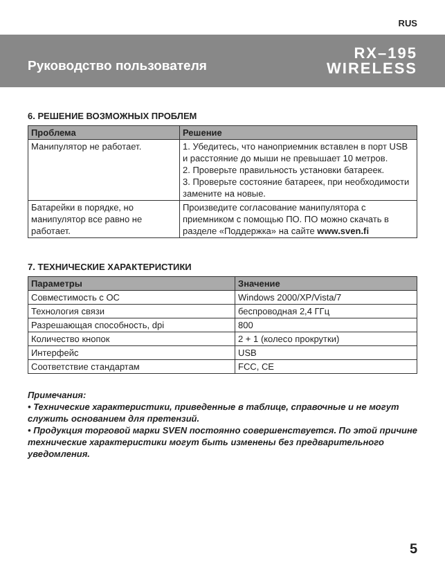RUS
Руководство пользователя
RX–195
WIRELESS
6. РЕШЕНИЕ ВОЗМОЖНЫХ ПРОБЛЕМ
| Проблема | Решение |
| --- | --- |
| Манипулятор не работает. | 1. Убедитесь, что наноприемник вставлен в порт USB и расстояние до мыши не превышает 10 метров. 2. Проверьте правильность установки батареек. 3. Проверьте состояние батареек, при необходимости замените на новые. |
| Батарейки в порядке, но манипулятор все равно не работает. | Произведите согласование манипулятора с приемником с помощью ПО. ПО можно скачать в разделе «Поддержка» на сайте www.sven.fi |
7. ТЕХНИЧЕСКИЕ ХАРАКТЕРИСТИКИ
| Параметры | Значение |
| --- | --- |
| Совместимость с ОС | Windows 2000/XP/Vista/7 |
| Технология связи | беспроводная 2,4 ГГц |
| Разрешающая способность, dpi | 800 |
| Количество кнопок | 2 + 1 (колесо прокрутки) |
| Интерфейс | USB |
| Соответствие стандартам | FCC, CE |
Примечания:
• Технические характеристики, приведенные в таблице, справочные и не могут служить основанием для претензий.
• Продукция торговой марки SVEN постоянно совершенствуется. По этой причине технические характеристики могут быть изменены без предварительного уведомления.
5